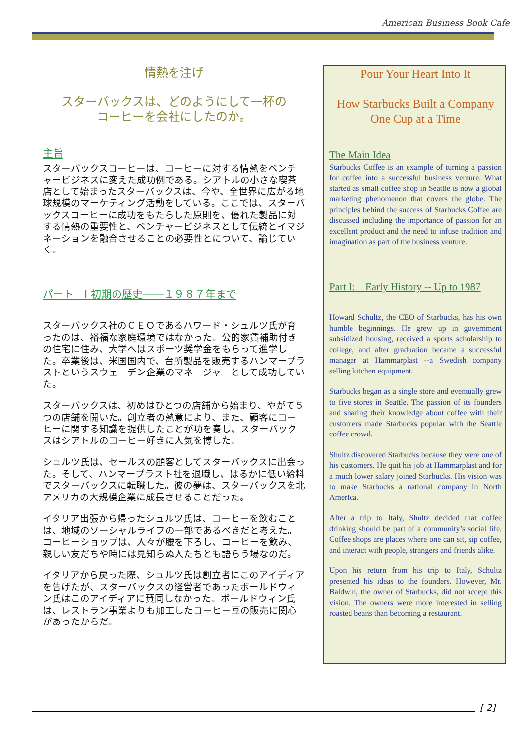American Business Book Cafe
情熱を注げ
スターバックスは、どのようにして一杯の
コーヒーを会社にしたのか。
主旨
スターバックスコーヒーは、コーヒーに対する情熱をベンチャービジネスに変えた成功例である。シアトルの小さな喫茶店として始まったスターバックスは、今や、全世界に広がる地球規模のマーケティング活動をしている。ここでは、スターバックスコーヒーに成功をもたらした原則を、優れた製品に対する情熱の重要性と、ベンチャービジネスとして伝統とイマジネーションを融合させることの必要性とについて、論じていく。
パート　I 初期の歴史――１９８７年まで
スターバックス社のＣＥＯであるハワード・シュルツ氏が育ったのは、裕福な家庭環境ではなかった。公的家賃補助付きの住宅に住み、大学へはスポーツ奨学金をもらって進学した。卒業後は、米国国内で、台所製品を販売するハンマープラストというスウェーデン企業のマネージャーとして成功していた。
スターバックスは、初めはひとつの店舗から始まり、やがて５つの店舗を開いた。創立者の熱意により、また、顧客にコーヒーに関する知識を提供したことが功を奏し、スターバックスはシアトルのコーヒー好きに人気を博した。
シュルツ氏は、セールスの顧客としてスターバックスに出会った。そして、ハンマープラスト社を退職し、はるかに低い給料でスターバックスに転職した。彼の夢は、スターバックスを北アメリカの大規模企業に成長させることだった。
イタリア出張から帰ったシュルツ氏は、コーヒーを飲むことは、地域のソーシャルライフの一部であるべきだと考えた。コーヒーショップは、人々が腰を下ろし、コーヒーを飲み、親しい友だちや時には見知らぬ人たちとも語らう場なのだ。
イタリアから戻った際、シュルツ氏は創立者にこのアイディアを告げたが、スターバックスの経営者であったボールドウィン氏はこのアイディアに賛同しなかった。ボールドウィン氏は、レストラン事業よりも加工したコーヒー豆の販売に関心があったからだ。
Pour Your Heart Into It
How Starbucks Built a Company
One Cup at a Time
The Main Idea
Starbucks Coffee is an example of turning a passion for coffee into a successful business venture. What started as small coffee shop in Seattle is now a global marketing phenomenon that covers the globe. The principles behind the success of Starbucks Coffee are discussed including the importance of passion for an excellent product and the need to infuse tradition and imagination as part of the business venture.
Part I: Early History -- Up to 1987
Howard Schultz, the CEO of Starbucks, has his own humble beginnings. He grew up in government subsidized housing, received a sports scholarship to college, and after graduation became a successful manager at Hammarplast --a Swedish company selling kitchen equipment.
Starbucks began as a single store and eventually grew to five stores in Seattle. The passion of its founders and sharing their knowledge about coffee with their customers made Starbucks popular with the Seattle coffee crowd.
Shultz discovered Starbucks because they were one of his customers. He quit his job at Hammarplast and for a much lower salary joined Starbucks. His vision was to make Starbucks a national company in North America.
After a trip to Italy, Shultz decided that coffee drinking should be part of a community’s social life. Coffee shops are places where one can sit, sip coffee, and interact with people, strangers and friends alike.
Upon his return from his trip to Italy, Schultz presented his ideas to the founders. However, Mr. Baldwin, the owner of Starbucks, did not accept this vision. The owners were more interested in selling roasted beans than becoming a restaurant.
[ 2]